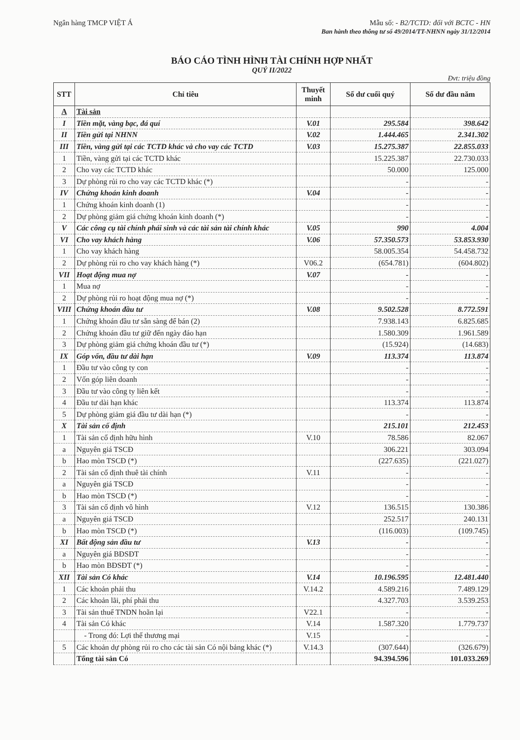Ngân hàng TMCP VIỆT Á Mẫu số: - B2/TCTD: đối với BCTC - HN
Ban hành theo thông tư số 49/2014/TT-NHNN ngày 31/12/2014
BÁO CÁO TÌNH HÌNH TÀI CHÍNH HỢP NHẤT
QUÝ II/2022
Đvt: triệu đồng
| STT | Chỉ tiêu | Thuyết minh | Số dư cuối quý | Số dư đầu năm |
| --- | --- | --- | --- | --- |
| A | Tài sản | | | |
| I | Tiền mặt, vàng bạc, đá quí | V.01 | 295.584 | 398.642 |
| II | Tiền gửi tại NHNN | V.02 | 1.444.465 | 2.341.302 |
| III | Tiền, vàng gửi tại các TCTD khác và cho vay các TCTD | V.03 | 15.275.387 | 22.855.033 |
| 1 | Tiền, vàng gửi tại các TCTD khác | | 15.225.387 | 22.730.033 |
| 2 | Cho vay các TCTD khác | | 50.000 | 125.000 |
| 3 | Dự phòng rủi ro cho vay các TCTD khác (*) | | - | - |
| IV | Chứng khoán kinh doanh | V.04 | - | - |
| 1 | Chứng khoán kinh doanh (1) | | - | - |
| 2 | Dự phòng giảm giá chứng khoán kinh doanh (*) | | - | - |
| V | Các công cụ tài chính phái sinh và các tài sản tài chính khác | V.05 | 990 | 4.004 |
| VI | Cho vay khách hàng | V.06 | 57.350.573 | 53.853.930 |
| 1 | Cho vay khách hàng | | 58.005.354 | 54.458.732 |
| 2 | Dự phòng rủi ro cho vay khách hàng (*) | V06.2 | (654.781) | (604.802) |
| VII | Hoạt động mua nợ | V.07 | - | - |
| 1 | Mua nợ | | - | - |
| 2 | Dự phòng rủi ro hoạt động mua nợ (*) | | - | - |
| VIII | Chứng khoán đầu tư | V.08 | 9.502.528 | 8.772.591 |
| 1 | Chứng khoán đầu tư sẵn sàng để bán (2) | | 7.938.143 | 6.825.685 |
| 2 | Chứng khoán đầu tư giữ đến ngày đáo hạn | | 1.580.309 | 1.961.589 |
| 3 | Dự phòng giảm giá chứng khoán đầu tư (*) | | (15.924) | (14.683) |
| IX | Góp vốn, đầu tư dài hạn | V.09 | 113.374 | 113.874 |
| 1 | Đầu tư vào công ty con | | - | - |
| 2 | Vốn góp liên doanh | | - | - |
| 3 | Đầu tư vào công ty liên kết | | - | - |
| 4 | Đầu tư dài hạn khác | | 113.374 | 113.874 |
| 5 | Dự phòng giảm giá đầu tư dài hạn (*) | | - | - |
| X | Tài sản cố định | | 215.101 | 212.453 |
| 1 | Tài sản cố định hữu hình | V.10 | 78.586 | 82.067 |
| a | Nguyên giá TSCĐ | | 306.221 | 303.094 |
| b | Hao mòn TSCĐ (*) | | (227.635) | (221.027) |
| 2 | Tài sản cố định thuê tài chính | V.11 | - | - |
| a | Nguyên giá TSCĐ | | - | - |
| b | Hao mòn TSCĐ (*) | | - | - |
| 3 | Tài sản cố định vô hình | V.12 | 136.515 | 130.386 |
| a | Nguyên giá TSCĐ | | 252.517 | 240.131 |
| b | Hao mòn TSCĐ (*) | | (116.003) | (109.745) |
| XI | Bất động sản đầu tư | V.13 | - | - |
| a | Nguyên giá BĐSĐT | | - | - |
| b | Hao mòn BĐSĐT (*) | | - | - |
| XII | Tài sản Có khác | V.14 | 10.196.595 | 12.481.440 |
| 1 | Các khoản phải thu | V.14.2 | 4.589.216 | 7.489.129 |
| 2 | Các khoản lãi, phí phải thu | | 4.327.703 | 3.539.253 |
| 3 | Tài sản thuế TNDN hoãn lại | V22.1 | - | - |
| 4 | Tài sản Có khác | V.14 | 1.587.320 | 1.779.737 |
| | - Trong đó: Lợi thế thương mại | V.15 | - | - |
| 5 | Các khoản dự phòng rủi ro cho các tài sản Có nội bảng khác (*) | V.14.3 | (307.644) | (326.679) |
| | Tổng tài sản Có | | 94.394.596 | 101.033.269 |